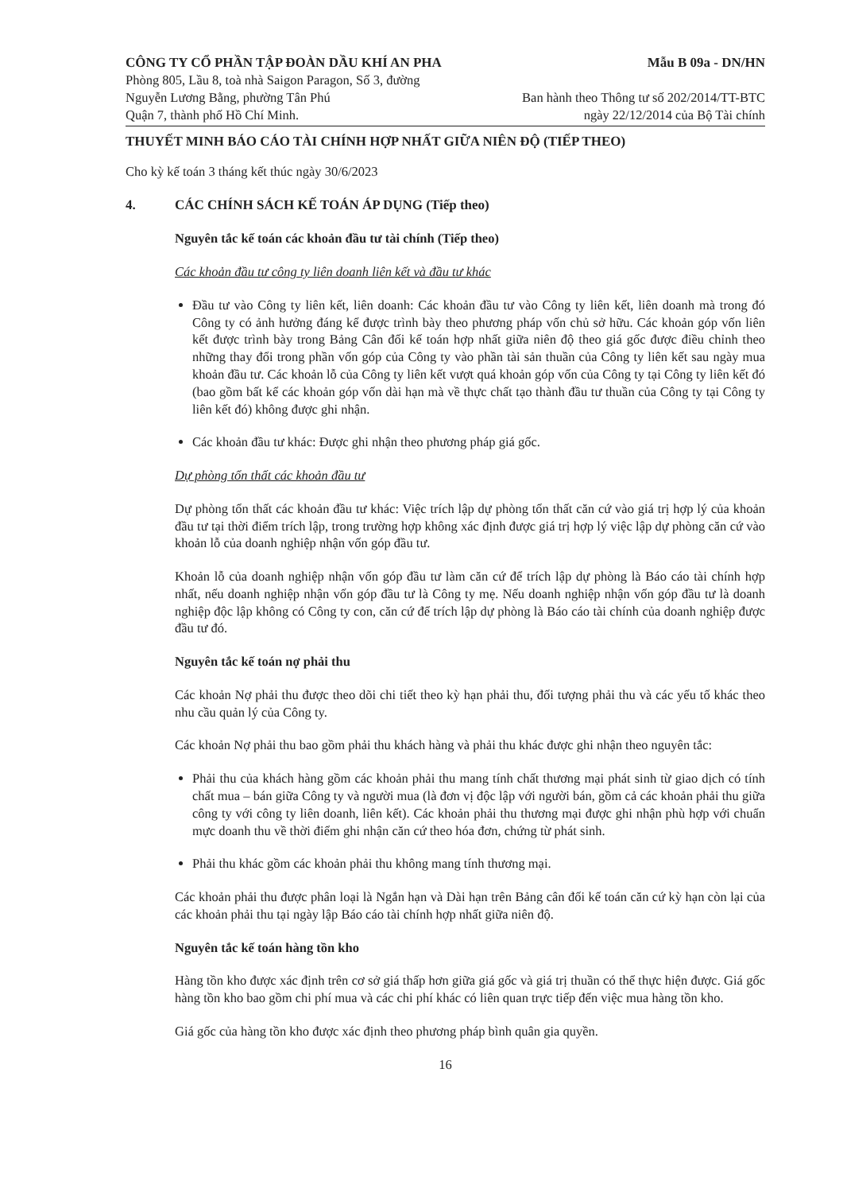CÔNG TY CỔ PHẦN TẬP ĐOÀN DẦU KHÍ AN PHA
Phòng 805, Lầu 8, toà nhà Saigon Paragon, Số 3, đường
Nguyễn Lương Bằng, phường Tân Phú
Quận 7, thành phố Hồ Chí Minh.
Mẫu B 09a - DN/HN
Ban hành theo Thông tư số 202/2014/TT-BTC
ngày 22/12/2014 của Bộ Tài chính
THUYẾT MINH BÁO CÁO TÀI CHÍNH HỢP NHẤT GIỮA NIÊN ĐỘ (TIẾP THEO)
Cho kỳ kế toán 3 tháng kết thúc ngày 30/6/2023
4. CÁC CHÍNH SÁCH KẾ TOÁN ÁP DỤNG (Tiếp theo)
Nguyên tắc kế toán các khoản đầu tư tài chính (Tiếp theo)
Các khoản đầu tư công ty liên doanh liên kết và đầu tư khác
Đầu tư vào Công ty liên kết, liên doanh: Các khoản đầu tư vào Công ty liên kết, liên doanh mà trong đó Công ty có ảnh hưởng đáng kể được trình bày theo phương pháp vốn chủ sở hữu. Các khoản góp vốn liên kết được trình bày trong Bảng Cân đối kế toán hợp nhất giữa niên độ theo giá gốc được điều chỉnh theo những thay đổi trong phần vốn góp của Công ty vào phần tài sản thuần của Công ty liên kết sau ngày mua khoản đầu tư. Các khoản lỗ của Công ty liên kết vượt quá khoản góp vốn của Công ty tại Công ty liên kết đó (bao gồm bất kể các khoản góp vốn dài hạn mà về thực chất tạo thành đầu tư thuần của Công ty tại Công ty liên kết đó) không được ghi nhận.
Các khoản đầu tư khác: Được ghi nhận theo phương pháp giá gốc.
Dự phòng tổn thất các khoản đầu tư
Dự phòng tổn thất các khoản đầu tư khác: Việc trích lập dự phòng tổn thất căn cứ vào giá trị hợp lý của khoản đầu tư tại thời điểm trích lập, trong trường hợp không xác định được giá trị hợp lý việc lập dự phòng căn cứ vào khoản lỗ của doanh nghiệp nhận vốn góp đầu tư.
Khoản lỗ của doanh nghiệp nhận vốn góp đầu tư làm căn cứ để trích lập dự phòng là Báo cáo tài chính hợp nhất, nếu doanh nghiệp nhận vốn góp đầu tư là Công ty mẹ. Nếu doanh nghiệp nhận vốn góp đầu tư là doanh nghiệp độc lập không có Công ty con, căn cứ để trích lập dự phòng là Báo cáo tài chính của doanh nghiệp được đầu tư đó.
Nguyên tắc kế toán nợ phải thu
Các khoản Nợ phải thu được theo dõi chi tiết theo kỳ hạn phải thu, đối tượng phải thu và các yếu tố khác theo nhu cầu quản lý của Công ty.
Các khoản Nợ phải thu bao gồm phải thu khách hàng và phải thu khác được ghi nhận theo nguyên tắc:
Phải thu của khách hàng gồm các khoản phải thu mang tính chất thương mại phát sinh từ giao dịch có tính chất mua – bán giữa Công ty và người mua (là đơn vị độc lập với người bán, gồm cả các khoản phải thu giữa công ty với công ty liên doanh, liên kết). Các khoản phải thu thương mại được ghi nhận phù hợp với chuẩn mực doanh thu về thời điểm ghi nhận căn cứ theo hóa đơn, chứng từ phát sinh.
Phải thu khác gồm các khoản phải thu không mang tính thương mại.
Các khoản phải thu được phân loại là Ngắn hạn và Dài hạn trên Bảng cân đối kế toán căn cứ kỳ hạn còn lại của các khoản phải thu tại ngày lập Báo cáo tài chính hợp nhất giữa niên độ.
Nguyên tắc kế toán hàng tồn kho
Hàng tồn kho được xác định trên cơ sở giá thấp hơn giữa giá gốc và giá trị thuần có thể thực hiện được. Giá gốc hàng tồn kho bao gồm chi phí mua và các chi phí khác có liên quan trực tiếp đến việc mua hàng tồn kho.
Giá gốc của hàng tồn kho được xác định theo phương pháp bình quân gia quyền.
16